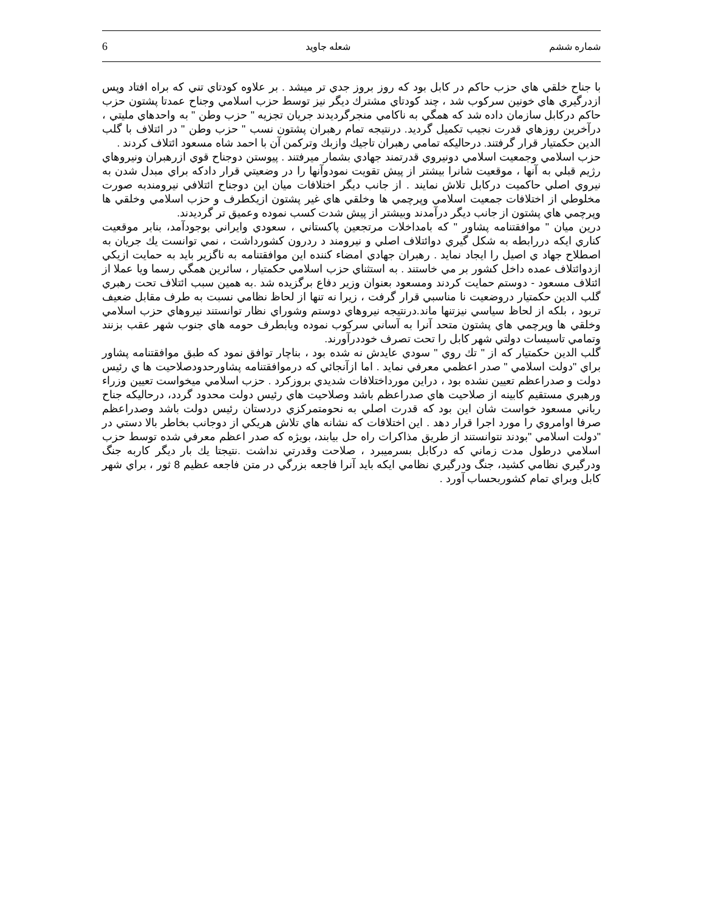6 شعله جاويد شماره ششم
با جناح خلقي هاي حزب حاكم در كابل بود كه روز بروز جدي تر ميشد . بر علاوه كودتاي تني كه براه افتاد وپس ازدرگيري هاي خونين سركوب شد ، چند كودتاي مشترك ديگر نيز توسط حزب اسلامي وجناح عمدتا پشتون حزب حاكم دركابل سازمان داده شد كه همگي به ناكامي منجرگرديدند جريان تجزيه " حزب وطن " به واحدهاي مليتي ، درآخرين روزهاي قدرت نجيب تكميل گرديد. درنتيجه تمام رهبران پشتون نسب " حزب وطن " در ائتلاف با گلب الدين حكمتيار قرار گرفتند. درحاليكه تمامي رهبران تاجيك وازبك وتركمن آن با احمد شاه مسعود ائتلاف كردند .
حزب اسلامي وجمعيت اسلامي دونيروي قدرتمند جهادي بشمار ميرفتند . پيوستن دوجناح قوي ازرهبران ونيروهاي رژيم قبلي به آنها ، موقعيت شانرا بيشتر از پيش تقويت نمودوآنها را در وضعيتي قرار دادكه براي مبدل شدن به نيروي اصلي حاكميت دركابل تلاش نمايند . از جانب ديگر اختلافات ميان اين دوجناح ائتلافي نيرومندبه صورت مخلوطي از اختلافات جمعيت اسلامي وپرچمي ها وخلقي هاي غير پشتون ازيكطرف و حزب اسلامي وخلقي ها وپرچمي هاي پشتون از جانب ديگر درآمدند وبيشتر از پيش شدت كسب نموده وعميق تر گرديدند.
درين ميان " موافقتنامه پشاور " كه بامداخلات مرتجعين پاكستاني ، سعودي وايراني بوجودآمد، بنابر موقعيت كناري ايكه دررابطه به شكل گيري دوائتلاف اصلي و نيرومند د ردرون كشورداشت ، نمي توانست يك جريان به اصطلاح جهاد ي اصيل را ايجاد نمايد . رهبران جهادي امضاء كننده اين موافقتنامه به ناگزير بايد به حمايت ازيكي ازدوائتلاف عمده داخل كشور بر مي خاستند . به استثناي حزب اسلامي حكمتيار ، سائرين همگي رسما ويا عملا از ائتلاف مسعود - دوستم حمايت كردند ومسعود بعنوان وزير دفاع برگزيده شد .به همين سبب ائتلاف تحت رهبري گلب الدين حكمتيار دروضعيت نا مناسبي قرار گرفت ، زيرا نه تنها از لحاظ نظامي نسبت به طرف مقابل ضعيف تربود ، بلكه از لحاظ سياسي نيزتنها ماند.درنتيجه نيروهاي دوستم وشوراي نظار توانستند نيروهاي حزب اسلامي وخلقي ها وپرچمي هاي پشتون متحد آنرا به آساني سركوب نموده ويابطرف حومه هاي جنوب شهر عقب بزنند وتمامي تاسيسات دولتي شهر كابل را تحت تصرف خوددرآورند.
گلب الدين حكمتيار كه از " تك روي " سودي عايدش نه شده بود ، بناچار توافق نمود كه طبق موافقتنامه پشاور براي "دولت اسلامي " صدر اعظمي معرفي نمايد . اما ازآنجائي كه درموافقتنامه پشاورحدودصلاحيت ها ي رئيس دولت و صدراعظم تعيين نشده بود ، دراين مورداختلافات شديدي بروزكرد . حزب اسلامي ميخواست تعيين وزراء ورهبري مستقيم كابينه از صلاحيت هاي صدراعظم باشد وصلاحيت هاي رئيس دولت محدود گردد، درحاليكه جناح رباني مسعود خواست شان اين بود كه قدرت اصلي به نحومتمركزي دردستان رئيس دولت باشد وصدراعظم صرفا اوامروي را مورد اجرا قرار دهد . اين اختلافات كه نشانه هاي تلاش هريكي از دوجانب بخاطر بالا دستي در "دولت اسلامي "بودند نتوانستند از طريق مذاكرات راه حل بيابند، بويژه كه صدر اعظم معرفي شده توسط حزب اسلامي درطول مدت زماني كه دركابل بسرميبرد ، صلاحت وقدرتي نداشت .نتيجتا يك بار ديگر كاربه جنگ ودرگيري نظامي كشيد، جنگ ودرگيري نظامي ايكه بايد آنرا فاجعه بزرگي در متن فاجعه عظيم 8 ثور ، براي شهر كابل وبراي تمام كشوربحساب آورد .